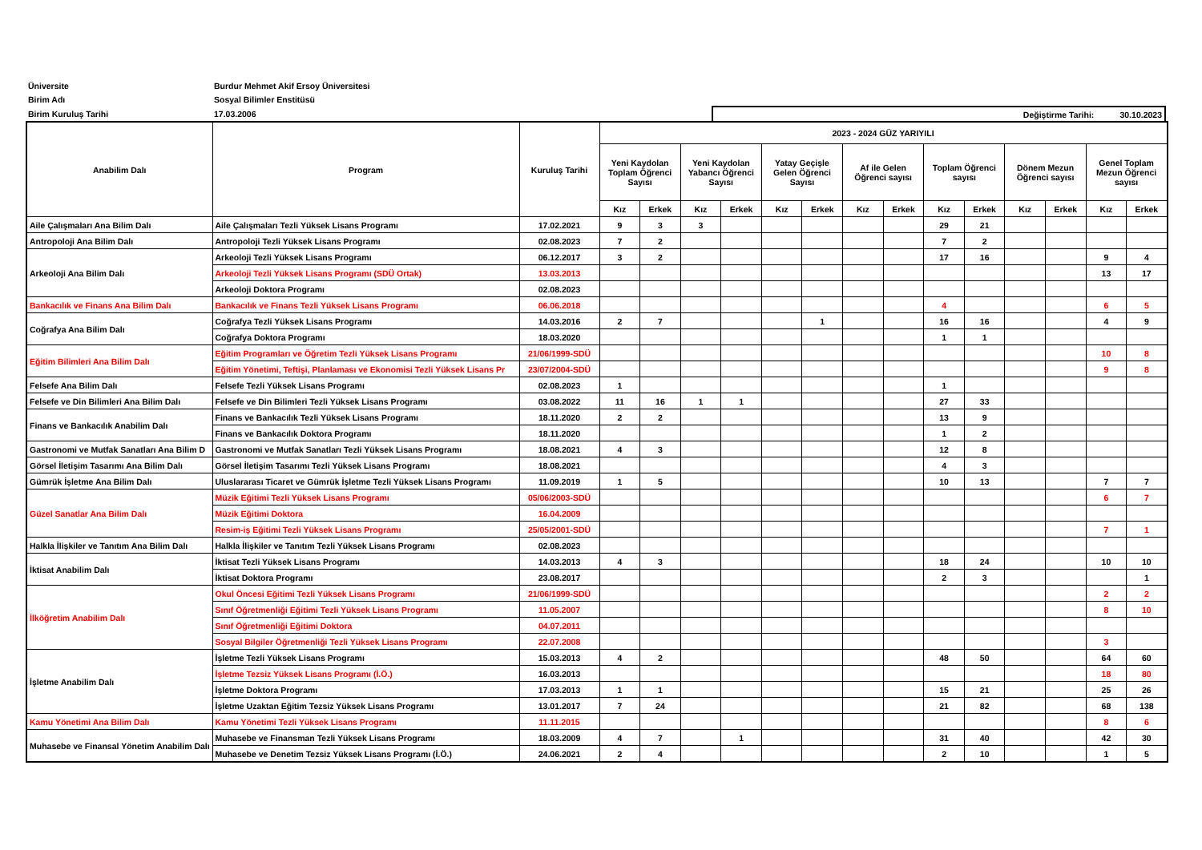| Üniversite | Burdur Mehmet Akif Ersoy Üniversitesi | |
| Birim Adı | Sosyal Bilimler Enstitüsü | |
| Birim Kuruluş Tarihi | 17.03.2006 | Değiştirme Tarihi: 30.10.2023 |
| Anabilim Dalı | Program | Kuruluş Tarihi | 2023 - 2024 GÜZ YARIYILI | | | | | | | | | | | | | |
| --- | --- | --- | --- | --- | --- | --- | --- | --- | --- | --- | --- | --- | --- | --- | --- | --- |
| | | | Yeni Kaydolan Toplam Öğrenci Sayısı | | Yeni Kaydolan Yabancı Öğrenci Sayısı | | Yatay Geçişle Gelen Öğrenci Sayısı | | Af ile Gelen Öğrenci sayısı | | Toplam Öğrenci sayısı | | Dönem Mezun Öğrenci sayısı | | Genel Toplam Mezun Öğrenci sayısı | |
| | | | Kız | Erkek | Kız | Erkek | Kız | Erkek | Kız | Erkek | Kız | Erkek | Kız | Erkek | Kız | Erkek |
| Aile Çalışmaları Ana Bilim Dalı | Aile Çalışmaları Tezli Yüksek Lisans Programı | 17.02.2021 | 9 | 3 | 3 | | | | | | 29 | 21 | | | | |
| Antropoloji Ana Bilim Dalı | Antropoloji Tezli Yüksek Lisans Programı | 02.08.2023 | 7 | 2 | | | | | | | 7 | 2 | | | | |
| Arkeoloji Ana Bilim Dalı | Arkeoloji Tezli Yüksek Lisans Programı | 06.12.2017 | 3 | 2 | | | | | | | 17 | 16 | | | 9 | 4 |
| | Arkeoloji Tezli Yüksek Lisans Programı (SDÜ Ortak) | 13.03.2013 | | | | | | | | | | | | | 13 | 17 |
| | Arkeoloji Doktora Programı | 02.08.2023 | | | | | | | | | | | | | | |
| Bankacılık ve Finans Ana Bilim Dalı | Bankacılık ve Finans Tezli Yüksek Lisans Programı | 06.06.2018 | | | | | | | | | 4 | | | | 6 | 5 |
| Coğrafya Ana Bilim Dalı | Coğrafya Tezli Yüksek Lisans Programı | 14.03.2016 | 2 | 7 | | | | 1 | | | 16 | 16 | | | 4 | 9 |
| | Coğrafya Doktora Programı | 18.03.2020 | | | | | | | | | 1 | 1 | | | | |
| Eğitim Bilimleri Ana Bilim Dalı | Eğitim Programları ve Öğretim Tezli Yüksek Lisans Programı | 21/06/1999-SDÜ | | | | | | | | | | | | | 10 | 8 |
| | Eğitim Yönetimi, Teftişi, Planlaması ve Ekonomisi Tezli Yüksek Lisans Pr | 23/07/2004-SDÜ | | | | | | | | | | | | | 9 | 8 |
| Felsefe Ana Bilim Dalı | Felsefe Tezli Yüksek Lisans Programı | 02.08.2023 | 1 | | | | | | | | 1 | | | | | |
| Felsefe ve Din Bilimleri Ana Bilim Dalı | Felsefe ve Din Bilimleri Tezli Yüksek Lisans Programı | 03.08.2022 | 11 | 16 | 1 | 1 | | | | | 27 | 33 | | | | |
| Finans ve Bankacılık Anabilim Dalı | Finans ve Bankacılık Tezli Yüksek Lisans Programı | 18.11.2020 | 2 | 2 | | | | | | | 13 | 9 | | | | |
| | Finans ve Bankacılık Doktora Programı | 18.11.2020 | | | | | | | | | 1 | 2 | | | | |
| Gastronomi ve Mutfak Sanatları Ana Bilim D | Gastronomi ve Mutfak Sanatları Tezli Yüksek Lisans Programı | 18.08.2021 | 4 | 3 | | | | | | | 12 | 8 | | | | |
| Görsel İletişim Tasarımı Ana Bilim Dalı | Görsel İletişim Tasarımı Tezli Yüksek Lisans Programı | 18.08.2021 | | | | | | | | | 4 | 3 | | | | |
| Gümrük İşletme Ana Bilim Dalı | Uluslararası Ticaret ve Gümrük İşletme Tezli Yüksek Lisans Programı | 11.09.2019 | 1 | 5 | | | | | | | 10 | 13 | | | 7 | 7 |
| Güzel Sanatlar Ana Bilim Dalı | Müzik Eğitimi Tezli Yüksek Lisans Programı | 05/06/2003-SDÜ | | | | | | | | | | | | | 6 | 7 |
| | Müzik Eğitimi Doktora | 16.04.2009 | | | | | | | | | | | | | | |
| | Resim-iş Eğitimi Tezli Yüksek Lisans Programı | 25/05/2001-SDÜ | | | | | | | | | | | | | 7 | 1 |
| Halkla İlişkiler ve Tanıtım Ana Bilim Dalı | Halkla İlişkiler ve Tanıtım Tezli Yüksek Lisans Programı | 02.08.2023 | | | | | | | | | | | | | | |
| İktisat Anabilim Dalı | İktisat Tezli Yüksek Lisans Programı | 14.03.2013 | 4 | 3 | | | | | | | 18 | 24 | | | 10 | 10 |
| | İktisat Doktora Programı | 23.08.2017 | | | | | | | | | 2 | 3 | | | | 1 |
| İlköğretim Anabilim Dalı | Okul Öncesi Eğitimi Tezli Yüksek Lisans Programı | 21/06/1999-SDÜ | | | | | | | | | | | | | 2 | 2 |
| | Sınıf Öğretmenliği Eğitimi Tezli Yüksek Lisans Programı | 11.05.2007 | | | | | | | | | | | | | 8 | 10 |
| | Sınıf Öğretmenliği Eğitimi Doktora | 04.07.2011 | | | | | | | | | | | | | | |
| | Sosyal Bilgiler Öğretmenliği Tezli Yüksek Lisans Programı | 22.07.2008 | | | | | | | | | | | | | 3 | |
| İşletme Anabilim Dalı | İşletme Tezli Yüksek Lisans Programı | 15.03.2013 | 4 | 2 | | | | | | | 48 | 50 | | | 64 | 60 |
| | İşletme Tezsiz Yüksek Lisans Programı (İ.Ö.) | 16.03.2013 | | | | | | | | | | | | | 18 | 80 |
| | İşletme Doktora Programı | 17.03.2013 | 1 | 1 | | | | | | | 15 | 21 | | | 25 | 26 |
| | İşletme Uzaktan Eğitim Tezsiz Yüksek Lisans Programı | 13.01.2017 | 7 | 24 | | | | | | | 21 | 82 | | | 68 | 138 |
| Kamu Yönetimi Ana Bilim Dalı | Kamu Yönetimi Tezli Yüksek Lisans Programı | 11.11.2015 | | | | | | | | | | | | | 8 | 6 |
| Muhasebe ve Finansal Yönetim Anabilim Dalı | Muhasebe ve Finansman Tezli Yüksek Lisans Programı | 18.03.2009 | 4 | 7 | | 1 | | | | | 31 | 40 | | | 42 | 30 |
| | Muhasebe ve Denetim Tezsiz Yüksek Lisans Programı (İ.Ö.) | 24.06.2021 | 2 | 4 | | | | | | | 2 | 10 | | | 1 | 5 |